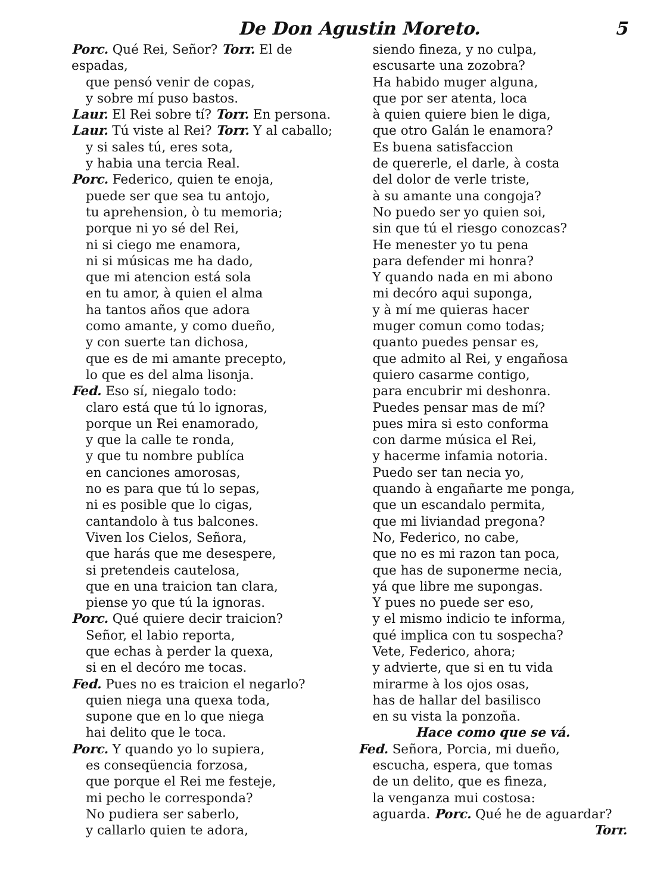De Don Agustin Moreto. 5
Porc. Qué Rei, Señor? Torr. El de espadas,
que pensó venir de copas,
y sobre mí puso bastos.
Laur. El Rei sobre tí? Torr. En persona.
Laur. Tú viste al Rei? Torr. Y al caballo;
y si sales tú, eres sota,
y habia una tercia Real.
Porc. Federico, quien te enoja,
puede ser que sea tu antojo,
tu aprehension, ò tu memoria;
porque ni yo sé del Rei,
ni si ciego me enamora,
ni si músicas me ha dado,
que mi atencion está sola
en tu amor, à quien el alma
ha tantos años que adora
como amante, y como dueño,
y con suerte tan dichosa,
que es de mi amante precepto,
lo que es del alma lisonja.
Fed. Eso sí, niegalo todo:
claro está que tú lo ignoras,
porque un Rei enamorado,
y que la calle te ronda,
y que tu nombre publíca
en canciones amorosas,
no es para que tú lo sepas,
ni es posible que lo cigas,
cantandolo à tus balcones.
Viven los Cielos, Señora,
que harás que me desespere,
si pretendeis cautelosa,
que en una traicion tan clara,
piense yo que tú la ignoras.
Porc. Qué quiere decir traicion?
Señor, el labio reporta,
que echas à perder la quexa,
si en el decóro me tocas.
Fed. Pues no es traicion el negarlo?
quien niega una quexa toda,
supone que en lo que niega
hai delito que le toca.
Porc. Y quando yo lo supiera,
es conseqüencia forzosa,
que porque el Rei me festeje,
mi pecho le corresponda?
No pudiera ser saberlo,
y callarlo quien te adora,
siendo fineza, y no culpa,
escusarte una zozobra?
Ha habido muger alguna,
que por ser atenta, loca
à quien quiere bien le diga,
que otro Galán le enamora?
Es buena satisfaccion
de quererle, el darle, à costa
del dolor de verle triste,
à su amante una congoja?
No puedo ser yo quien soi,
sin que tú el riesgo conozcas?
He menester yo tu pena
para defender mi honra?
Y quando nada en mi abono
mi decóro aqui suponga,
y à mí me quieras hacer
muger comun como todas;
quanto puedes pensar es,
que admito al Rei, y engañosa
quiero casarme contigo,
para encubrir mi deshonra.
Puedes pensar mas de mí?
pues mira si esto conforma
con darme música el Rei,
y hacerme infamia notoria.
Puedo ser tan necia yo,
quando à engañarte me ponga,
que un escandalo permita,
que mi liviandad pregona?
No, Federico, no cabe,
que no es mi razon tan poca,
que has de suponerme necia,
yá que libre me supongas.
Y pues no puede ser eso,
y el mismo indicio te informa,
qué implica con tu sospecha?
Vete, Federico, ahora;
y advierte, que si en tu vida
mirarme à los ojos osas,
has de hallar del basilisco
en su vista la ponzoña.
Hace como que se vá.
Fed. Señora, Porcia, mi dueño,
escucha, espera, que tomas
de un delito, que es fineza,
la venganza mui costosa:
aguarda. Porc. Qué he de aguardar?
Torr.